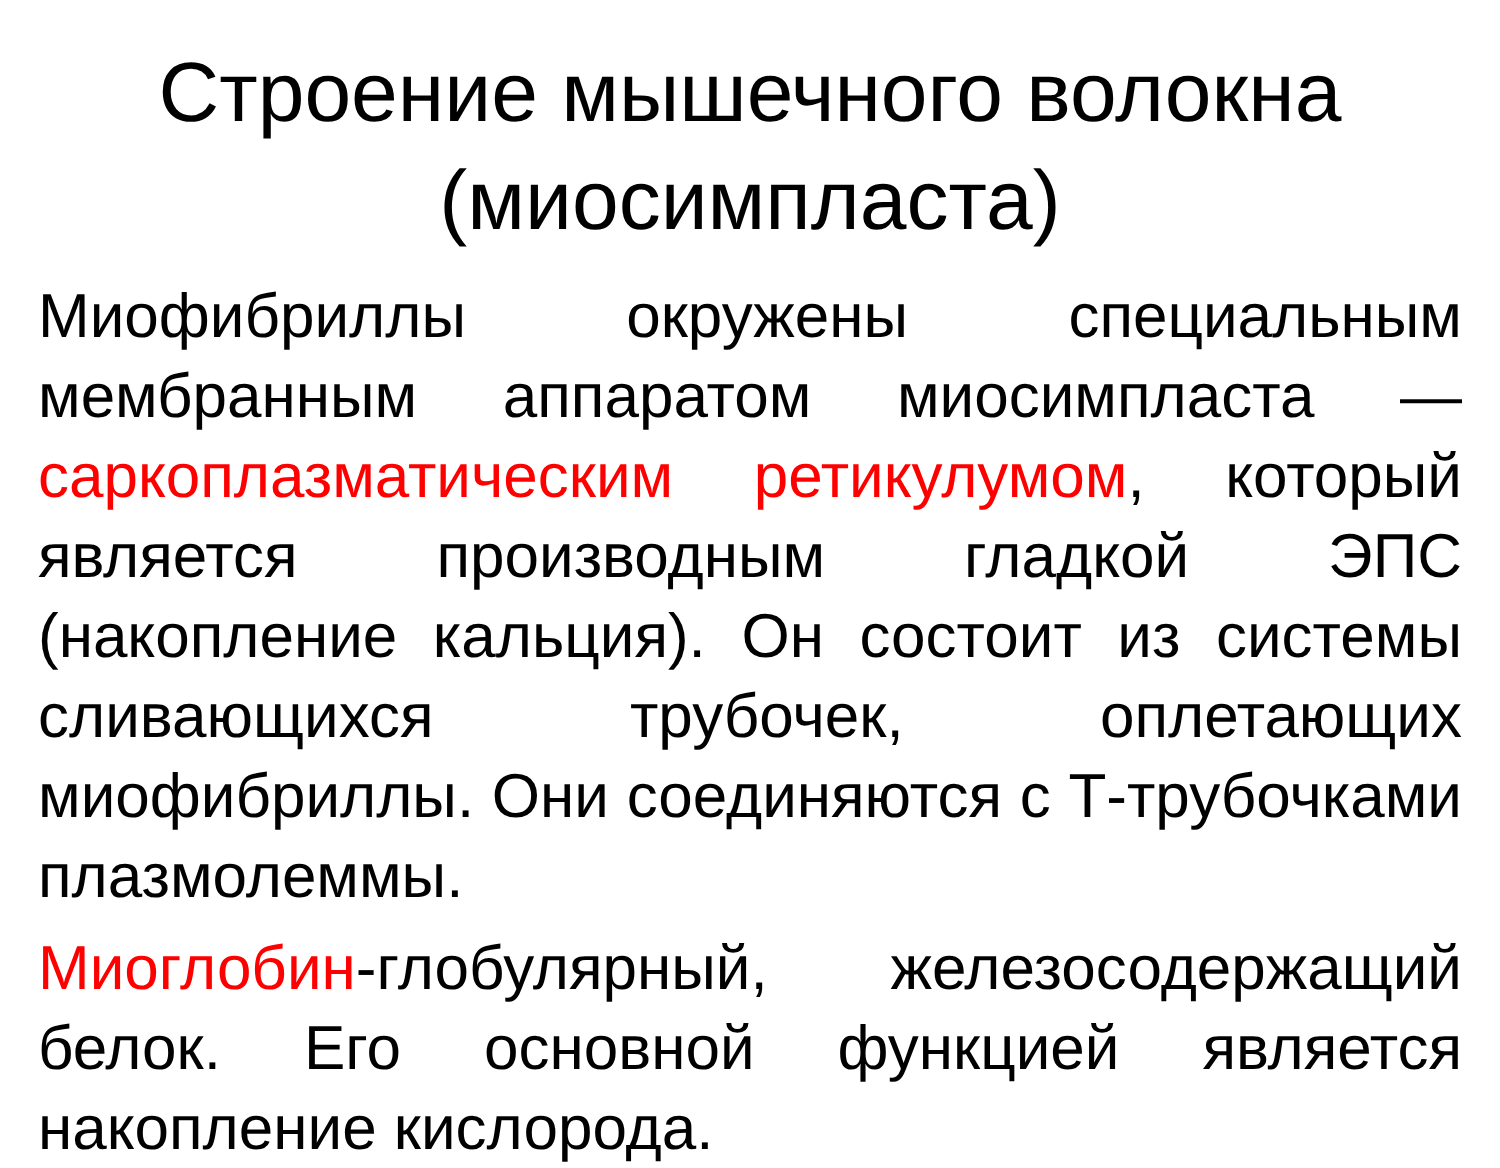Строение мышечного волокна (миосимпласта)
Миофибриллы окружены специальным мембранным аппаратом миосимпласта — саркоплазматическим ретикулумом, который является производным гладкой ЭПС (накопление кальция). Он состоит из системы сливающихся трубочек, оплетающих миофибриллы. Они соединяются с Т-трубочками плазмолеммы.
Миоглобин-глобулярный, железосодержащий белок. Его основной функцией является накопление кислорода.